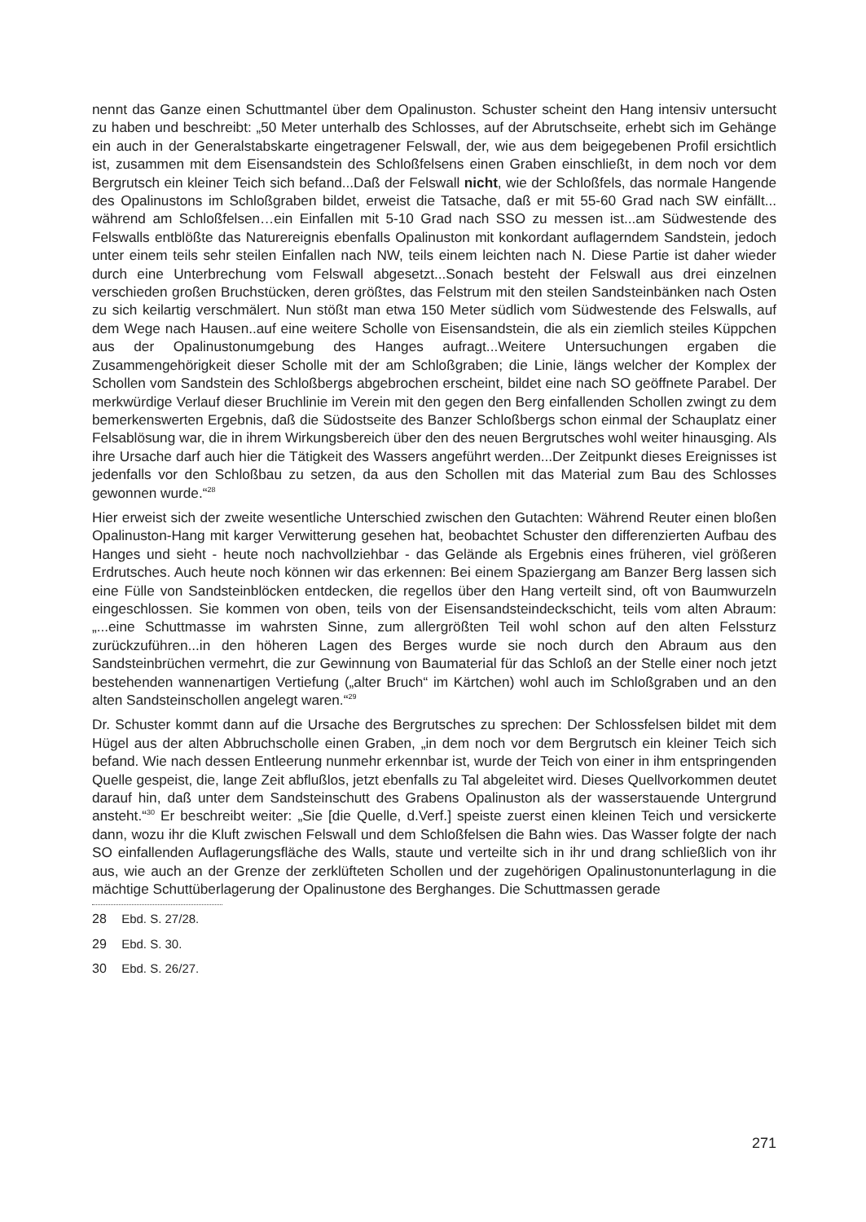nennt das Ganze einen Schuttmantel über dem Opalinuston. Schuster scheint den Hang intensiv untersucht zu haben und beschreibt: „50 Meter unterhalb des Schlosses, auf der Abrutschseite, erhebt sich im Gehänge ein auch in der Generalstabskarte eingetragener Felswall, der, wie aus dem beigegebenen Profil ersichtlich ist, zusammen mit dem Eisensandstein des Schloßfelsens einen Graben einschließt, in dem noch vor dem Bergrutsch ein kleiner Teich sich befand...Daß der Felswall nicht, wie der Schloßfels, das normale Hangende des Opalinustons im Schloßgraben bildet, erweist die Tatsache, daß er mit 55-60 Grad nach SW einfällt... während am Schloßfelsen…ein Einfallen mit 5-10 Grad nach SSO zu messen ist...am Südwestende des Felswalls entblößte das Naturereignis ebenfalls Opalinuston mit konkordant auflagerndem Sandstein, jedoch unter einem teils sehr steilen Einfallen nach NW, teils einem leichten nach N. Diese Partie ist daher wieder durch eine Unterbrechung vom Felswall abgesetzt...Sonach besteht der Felswall aus drei einzelnen verschieden großen Bruchstücken, deren größtes, das Felstrum mit den steilen Sandsteinbänken nach Osten zu sich keilartig verschmälert. Nun stößt man etwa 150 Meter südlich vom Südwestende des Felswalls, auf dem Wege nach Hausen..auf eine weitere Scholle von Eisensandstein, die als ein ziemlich steiles Küppchen aus der Opalinustonumgebung des Hanges aufragt...Weitere Untersuchungen ergaben die Zusammengehörigkeit dieser Scholle mit der am Schloßgraben; die Linie, längs welcher der Komplex der Schollen vom Sandstein des Schloßbergs abgebrochen erscheint, bildet eine nach SO geöffnete Parabel. Der merkwürdige Verlauf dieser Bruchlinie im Verein mit den gegen den Berg einfallenden Schollen zwingt zu dem bemerkenswerten Ergebnis, daß die Südostseite des Banzer Schloßbergs schon einmal der Schauplatz einer Felsablösung war, die in ihrem Wirkungsbereich über den des neuen Bergrutsches wohl weiter hinausging. Als ihre Ursache darf auch hier die Tätigkeit des Wassers angeführt werden...Der Zeitpunkt dieses Ereignisses ist jedenfalls vor den Schloßbau zu setzen, da aus den Schollen mit das Material zum Bau des Schlosses gewonnen wurde.“<sup>28</sup>
Hier erweist sich der zweite wesentliche Unterschied zwischen den Gutachten: Während Reuter einen bloßen Opalinuston-Hang mit karger Verwitterung gesehen hat, beobachtet Schuster den differenzierten Aufbau des Hanges und sieht - heute noch nachvollziehbar - das Gelände als Ergebnis eines früheren, viel größeren Erdrutsches. Auch heute noch können wir das erkennen: Bei einem Spaziergang am Banzer Berg lassen sich eine Fülle von Sandsteinblöcken entdecken, die regellos über den Hang verteilt sind, oft von Baumwurzeln eingeschlossen. Sie kommen von oben, teils von der Eisensandsteindeckschicht, teils vom alten Abraum: „...eine Schuttmasse im wahrsten Sinne, zum allergrößten Teil wohl schon auf den alten Felssturz zurückzuführen...in den höheren Lagen des Berges wurde sie noch durch den Abraum aus den Sandsteinbrüchen vermehrt, die zur Gewinnung von Baumaterial für das Schloß an der Stelle einer noch jetzt bestehenden wannenartigen Vertiefung („alter Bruch“ im Kärtchen) wohl auch im Schloßgraben und an den alten Sandsteinschollen angelegt waren.“<sup>29</sup>
Dr. Schuster kommt dann auf die Ursache des Bergrutsches zu sprechen: Der Schlossfelsen bildet mit dem Hügel aus der alten Abbruchscholle einen Graben, „in dem noch vor dem Bergrutsch ein kleiner Teich sich befand. Wie nach dessen Entleerung nunmehr erkennbar ist, wurde der Teich von einer in ihm entspringenden Quelle gespeist, die, lange Zeit abflußlos, jetzt ebenfalls zu Tal abgeleitet wird. Dieses Quellvorkommen deutet darauf hin, daß unter dem Sandsteinschutt des Grabens Opalinuston als der wasserstauende Untergrund ansteht.“<sup>30</sup> Er beschreibt weiter: „Sie [die Quelle, d.Verf.] speiste zuerst einen kleinen Teich und versickerte dann, wozu ihr die Kluft zwischen Felswall und dem Schloßfelsen die Bahn wies. Das Wasser folgte der nach SO einfallenden Auflagerungsfläche des Walls, staute und verteilte sich in ihr und drang schließlich von ihr aus, wie auch an der Grenze der zerklüfteten Schollen und der zugehörigen Opalinustonunterlagung in die mächtige Schuttüberlagerung der Opalinustone des Berghanges. Die Schuttmassen gerade
28 Ebd. S. 27/28.
29 Ebd. S. 30.
30 Ebd. S. 26/27.
271